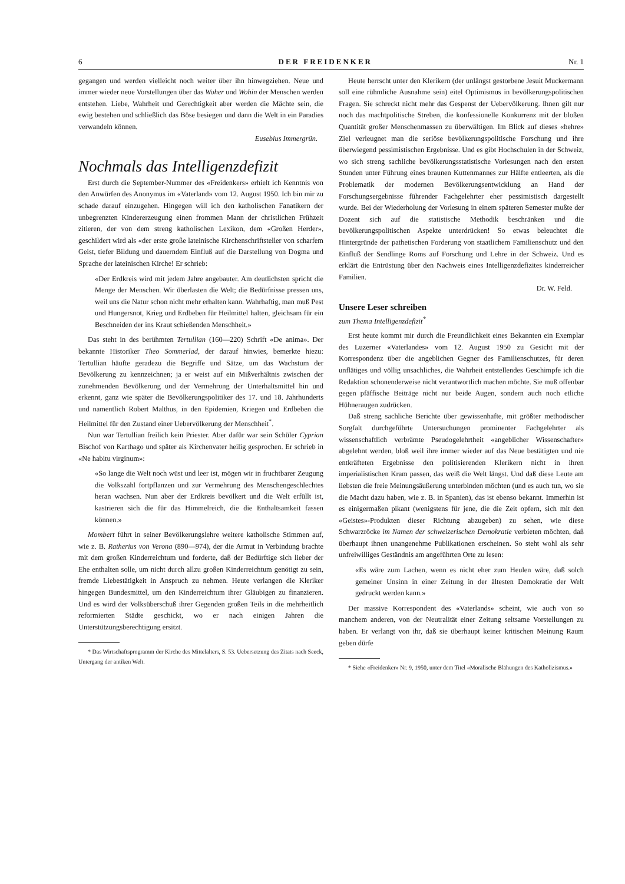6 DER FREIDENKER Nr. 1
gegangen und werden vielleicht noch weiter über ihn hinwegziehen. Neue und immer wieder neue Vorstellungen über das Woher und Wohin der Menschen werden entstehen. Liebe, Wahrheit und Gerechtigkeit aber werden die Mächte sein, die ewig bestehen und schließlich das Böse besiegen und dann die Welt in ein Paradies verwandeln können.
Eusebius Immergrün.
Nochmals das Intelligenzdefizit
Erst durch die September-Nummer des «Freidenkers» erhielt ich Kenntnis von den Anwürfen des Anonymus im «Vaterland» vom 12. August 1950. Ich bin mir zu schade darauf einzugehen. Hingegen will ich den katholischen Fanatikern der unbegrenzten Kindererzeugung einen frommen Mann der christlichen Frühzeit zitieren, der von dem streng katholischen Lexikon, dem «Großen Herder», geschildert wird als «der erste große lateinische Kirchenschriftsteller von scharfem Geist, tiefer Bildung und dauerndem Einfluß auf die Darstellung von Dogma und Sprache der lateinischen Kirche! Er schrieb:
«Der Erdkreis wird mit jedem Jahre angebauter. Am deutlichsten spricht die Menge der Menschen. Wir überlasten die Welt; die Bedürfnisse pressen uns, weil uns die Natur schon nicht mehr erhalten kann. Wahrhaftig, man muß Pest und Hungersnot, Krieg und Erdbeben für Heilmittel halten, gleichsam für ein Beschneiden der ins Kraut schießenden Menschheit.»
Das steht in des berühmten Tertullian (160—220) Schrift «De anima». Der bekannte Historiker Theo Sommerlad, der darauf hinwies, bemerkte hiezu: Tertullian häufte geradezu die Begriffe und Sätze, um das Wachstum der Bevölkerung zu kennzeichnen; ja er weist auf ein Mißverhältnis zwischen der zunehmenden Bevölkerung und der Vermehrung der Unterhaltsmittel hin und erkennt, ganz wie später die Bevölkerungspolitiker des 17. und 18. Jahrhunderts und namentlich Robert Malthus, in den Epidemien, Kriegen und Erdbeben die Heilmittel für den Zustand einer Uebervölkerung der Menschheit<sup>*</sup>.
Nun war Tertullian freilich kein Priester. Aber dafür war sein Schüler Cyprian Bischof von Karthago und später als Kirchenvater heilig gesprochen. Er schrieb in «Ne habitu virginum»:
«So lange die Welt noch wüst und leer ist, mögen wir in fruchtbarer Zeugung die Volkszahl fortpflanzen und zur Vermehrung des Menschengeschlechtes heran wachsen. Nun aber der Erdkreis bevölkert und die Welt erfüllt ist, kastrieren sich die für das Himmelreich, die die Enthaltsamkeit fassen können.»
Mombert führt in seiner Bevölkerungslehre weitere katholische Stimmen auf, wie z. B. Ratherius von Verona (890—974), der die Armut in Verbindung brachte mit dem großen Kinderreichtum und forderte, daß der Bedürftige sich lieber der Ehe enthalten solle, um nicht durch allzu großen Kinderreichtum genötigt zu sein, fremde Liebestätigkeit in Anspruch zu nehmen. Heute verlangen die Kleriker hingegen Bundesmittel, um den Kinderreichtum ihrer Gläubigen zu finanzieren. Und es wird der Volksüberschuß ihrer Gegenden großen Teils in die mehrheitlich reformierten Städte geschickt, wo er nach einigen Jahren die Unterstützungsberechtigung ersitzt.
* Das Wirtschaftsprogramm der Kirche des Mittelalters, S. 53. Uebersetzung des Zitats nach Seeck, Untergang der antiken Welt.
Heute herrscht unter den Klerikern (der unlängst gestorbene Jesuit Muckermann soll eine rühmliche Ausnahme sein) eitel Optimismus in bevölkerungspolitischen Fragen. Sie schreckt nicht mehr das Gespenst der Uebervölkerung. Ihnen gilt nur noch das machtpolitische Streben, die konfessionelle Konkurrenz mit der bloßen Quantität großer Menschenmassen zu überwältigen. Im Blick auf dieses «hehre» Ziel verleugnet man die seriöse bevölkerungspolitische Forschung und ihre überwiegend pessimistischen Ergebnisse. Und es gibt Hochschulen in der Schweiz, wo sich streng sachliche bevölkerungsstatistische Vorlesungen nach den ersten Stunden unter Führung eines braunen Kuttenmannes zur Hälfte entleerten, als die Problematik der modernen Bevölkerungsentwicklung an Hand der Forschungsergebnisse führender Fachgelehrter eher pessimistisch dargestellt wurde. Bei der Wiederholung der Vorlesung in einem späteren Semester mußte der Dozent sich auf die statistische Methodik beschränken und die bevölkerungspolitischen Aspekte unterdrücken! So etwas beleuchtet die Hintergründe der pathetischen Forderung von staatlichem Familienschutz und den Einfluß der Sendlinge Roms auf Forschung und Lehre in der Schweiz. Und es erklärt die Entrüstung über den Nachweis eines Intelligenzdefizites kinderreicher Familien.
Dr. W. Feld.
Unsere Leser schreiben
zum Thema Intelligenzdefizit<sup>*</sup>
Erst heute kommt mir durch die Freundlichkeit eines Bekannten ein Exemplar des Luzerner «Vaterlandes» vom 12. August 1950 zu Gesicht mit der Korrespondenz über die angeblichen Gegner des Familienschutzes, für deren unflätiges und völlig unsachliches, die Wahrheit entstellendes Geschimpfe ich die Redaktion schonenderweise nicht verantwortlich machen möchte. Sie muß offenbar gegen pfäffische Beiträge nicht nur beide Augen, sondern auch noch etliche Hühneraugen zudrücken.
Daß streng sachliche Berichte über gewissenhafte, mit größter methodischer Sorgfalt durchgeführte Untersuchungen prominenter Fachgelehrter als wissenschaftlich verbrämte Pseudogelehrtheit «angeblicher Wissenschafter» abgelehnt werden, bloß weil ihre immer wieder auf das Neue bestätigten und nie entkräfteten Ergebnisse den politisierenden Klerikern nicht in ihren imperialistischen Kram passen, das weiß die Welt längst. Und daß diese Leute am liebsten die freie Meinungsäußerung unterbinden möchten (und es auch tun, wo sie die Macht dazu haben, wie z. B. in Spanien), das ist ebenso bekannt. Immerhin ist es einigermaßen pikant (wenigstens für jene, die die Zeit opfern, sich mit den «Geistes»-Produkten dieser Richtung abzugeben) zu sehen, wie diese Schwarzröcke im Namen der schweizerischen Demokratie verbieten möchten, daß überhaupt ihnen unangenehme Publikationen erscheinen. So steht wohl als sehr unfreiwilliges Geständnis am angeführten Orte zu lesen:
«Es wäre zum Lachen, wenn es nicht eher zum Heulen wäre, daß solch gemeiner Unsinn in einer Zeitung in der ältesten Demokratie der Welt gedruckt werden kann.»
Der massive Korrespondent des «Vaterlands» scheint, wie auch von so manchem anderen, von der Neutralität einer Zeitung seltsame Vorstellungen zu haben. Er verlangt von ihr, daß sie überhaupt keiner kritischen Meinung Raum geben dürfe
* Siehe «Freidenker» Nr. 9, 1950, unter dem Titel «Moralische Blähungen des Katholizismus.»